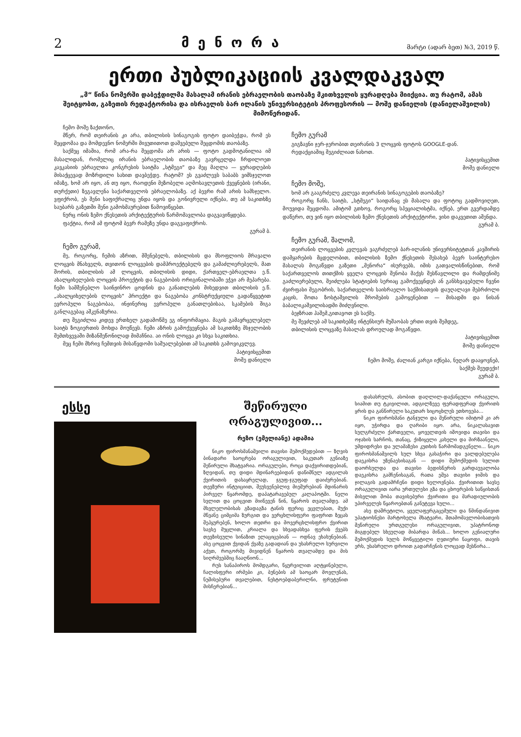2 მენორა მარტი (ადარ ბეთ) №3, 2019 წ.
ერთი პუბლიკაციის კვალდაკვალ
„მ“ წინა ნომერში დაბეჭდილმა მასალამ ირანის ებრაელობის თაობაზე მკითხველის ყურადღება მიიქცია. თუ რატომ, ამას შეიტყობთ, გაზეთის რედაქტორისა და ისრაელის ბარ ილანის უნივერსიტეტის პროფესორის — მოშე დანიელის (დანიელაშვილის) მიმოწერიდან.
ჩემო მოშე ზაქთონო,
მწერ, რომ თეირანის კი არა, თბილისის სინაგოგის ფოტო დაიბეჭდა, რომ ეს შეცდომაა და მომდევნო ნომერში მივუთითოთ დაშვებული შეცდომის თაობაზე.
საქმეც იმაშია, რომ არა-რა შეცდომა არ არის — ფოტო გადმოტანილია იმ მასალიდან, რომელიც ირანის ებრაელობის თაობაზე გავრცელდა ჩრდილოეთ კავკასიის ებრაელთა კონგრესის საიტმა „სტმეგი“ და მეც მაღლა — ყურადღების მისაქცევად მოზრდილი სახით დავბეჭდე. რატომ? ეს გვაძლევს საბაბს ვიმსჯელოთ იმაზე, ხომ არ იყო, ან თუ იყო, რაოდენი მეზობელი აღმოსავლეთის ქვეყნების (ირანი, თურქეთი) ზეგავლენა საქართველოს ებრაელობაზე. აქ ბევრი რამ არის სამსჯელო. ვფიქრობ, ეს შენი საფიქრალიც უნდა იყოს და გონივრული იქნება, თუ ამ საკითხზე საუბარს გაზეთში შენი გამოხმაურებით წამოვიწყებთ.
ნურც ონის ზემო ქნესეთის არქიტექტურის წარმომავლობა დაგვავიწყდება.
ფაქტია, რომ ამ ფოტომ ბევრ რამეზე უნდა დაგვაფიქროს.
გურამ ბ.
ჩემო გურამ,
მე, როგორც, ჩემის აზრით, მშენებელს, თბილისის და მსოფლიოს მრავალი ლოცვის მნახველს, თვითონ ლოცვების დამპროექტებელს და გამაძლიერებელს, მათ შორის, თბილისის ამ ლოცვის, თბილისის დიდი, ქართველ-ებრაელთა ე.წ. ახალციხელების ლოცვის პროექტის და ნაგებობის ორიგინალობაში ეჭვი არ მეპარება. ჩემი სამშენებლო საინჟინრო ცოდნის და განათლების მიხედვით თბილისის ე.წ. „ახალციხელების ლოცვის“ პროექტი და ნაგებობა კონსტრუქციული გადაწყვეტით ევროპული ნაგებობაა, ინჟინერიც ევროპული განათლებისაა, სკამების შიგა განლაგებაც აშკენაზურია.
თუ შეგიძლია კიდევ ერთხელ გადამოწმე ეგ ინფორმაცია. მაგის გამავრცელებელ საიტს ზოგიერთის მოხდა მოუწევს. ჩემი აზრის გამოქვეყნება ამ საკითხზე მსჯელობის შემთხვევაში მიზანშეწონილად მიმაჩნია. აი ონის ლოცვა კი სხვა საკითხია.
მეც ჩემი მხრივ ჩემთვის მისაწვდომი საშუალებებით ამ საკითხს გამოვიკვლევ.
პატივისცემით
მოშე დანიელი
ჩემო გურამ
გიგზავნი ჯერ-ჯერობით თეირანის 3 ლოცვის ფოტოს GOOGLE-დან.
რედაქციაშიც შეგიძლიათ ნახოთ.
პატივისცემით
მოშე დანიელი
ჩემო მოშე,
ხომ არ გააგრძელე კვლევა თეირანის სინაგოგების თაობაზე?
როგორც ჩანს, საიტს, „სტმეგი“ საიდანაც ეს მასალა და ფოტოც გადმოვიღეთ, მოუვიდა შეცდომა. ამიტომ გთხოვ, როგორც სპეციალისტმა, იქნებ, ერთ გვერდამდე დაწერო, თუ ვინ იყო თბილისის ზემო ქნესეთის არქიტექტორი, ვისი დაკვეთით აშენდა.
გურამ ბ.
ჩემო გურამ, შალომ,
თეირანის ლოცვების კვლევას ვაგრძელებ ბარ-ილანის უნივერსიტეტთან კავშირის დამყარების მცდელობით, თბილისის ზემო ქნესეთის შესახებ ბევრ საინტერესო მასალას მოგაწვდი გაზეთი „მენორა“ ისურვებს, იმის გათვალისწინებით, რომ საქართველოს თითქმის ყველა ლოცვის შენობა მაქვს შესწავლილი და რამდენიმე გაძლიერებული, შეიძლება სტატიების სერიაც გამოქვეყნდეს ან განსხვავებული ჩვენი ძვირფასი მეგობრის, საქართველოს საისრაელო საქმისათვის დაუღალავი მებრძოლი კაცის, შოთა ზოსტაშვილის შრომების გამოყენებით — მისადმი და ნისან ბაბალიკაშვილისადმი მიძღვნილი.
ბეჯზრათ ჰაშემ,გითავოთ ეს საქმე.
მე შევძლებ ამ საკითხებზე ინტენსიურ მუშაობას ერთი თვის შემდეგ,
თბილისის ლოცვაზე მასალას დროულად მოგაწვდი.
პატივისცემით
მოშე დანიელი
ჩემო მოშე, ძალიან კარგი იქნება, ნუღარ დააყოვნებ,
საქმეს შეუდექი!
გურამ ბ.
ესსე
შეწირული
ორაგულივით...
რეზო (ემელიანე) ადამია
ნიკო ფიროსმანაშვილი თავისი შემოქმედებით — ზღვის ბინადარი საოცრება ორაგულივით, საკუთარ გენიაზე შეწირული მხატვარია. ორაგულები, როცა დაქვირითდებიან, ზღვიდან, თუ დიდი მდინარეებიდან დაწიშნულ ადგილას ქვირითის დასაყრელად, ჯგუფ-ჯგუფად დაიძვრებიან. თევზური ინტუიციით, შეუსვენებლივ მიეშურებიან მდინარის პირველ წყარომდე, დაპატარავებულ კალაპოტში. ნელი სვლით და ცოცვით მიიწევენ წინ, წყაროს თვალამდე. ამ მსვლელობისას გზადაგზა ტანის ფერიც ეცვლებათ, მუქი მწვანე ციმციმა ზურგით და ვერცხლისფერი ფაფრით ზეცას შეჰყურებენ, ხოლო თეთრი და მოვერცხლისფრო ქვირით სავსე მუცლით, კრიალა და სხვადასხვა ფერის ქვებს თევზისეული სინაზით ელაციცებიან — ოდნავ ეხახუნებიან. ასე ცოცვით ქვიდან ქვაზე გადადიან და უსასრულო სურვილი აქვთ, როგორმე მივიდნენ წყაროს თვალამდე და მის სიღრმეებშიც ჩააღწიონ...
რუს სანაპიროს მომდგარი, წყურვილით აღტყინებული, ჩალისფერი ირმები კი, ბუნების ამ საოცარ მოვლენას, ნუშისებური თვალებით, ნესტოებდაბერილნი, ფრუტუნით მისჩერებიან...
დასასრულს, ასობით დაღლილ-დაქანცული ორაგული, სიამით თუ ტკივილით, ადგილზევე ფერადფერად ქვირითს ყრის და განწირული საკუთარ სიცოცხლეს ეთხოვება...
ნიკო ფიროსმანი ტანჯული და შეწირული იმიტომ კი არ იყო, უჭირდა და ღარიბი იყო. არა, ნიკალასავით სულგრძელი ქართველი, ყოველთვის იშოვიდა თავისი და ოჯახის სარჩოს, თანაც, ქიზიყელი კახელი და მირზაანელი, უმდიდრესი და ულამაზესი კუთხის წარმომადგენელი... ნიკო ფიროსმანაშვილს სულ სხვა გასაჭირი და ვალდებულება დაეკისრა უზენაესისაგან — დიდი შემოქმედის სულით დაორსულდა და თავისი ბედისწერის გარდაუვალობა დაეკისრა გამჩენისაგან, რათა ეშვა თავისი ჯიშის და ჯილაგის გადამრჩენი დიდი ხელოვნება. ქვირითით სავსე ორაგულივით იარა ურთულესი გზა და ცხოვრების საწყისთან მისვლით შობა თავისებური ქვირითი და მარადიულობის უპირველეს წყაროებთან განუტევა სული...
ასე დაშრეტილი, ყველაფერგაცემული და წმინდანივით უპატიოსნესი მარტოხელა მხატვარი, შთამომავლობისათვის შეწირული ურთგულესი ორაგულივით, უპატრონოდ მიგდებულ სხეულად მიბარდა მიწას... ხოლო გენიალური შემოქმედის სულს მოწყვეტილი ღვთიური ნაყოფი, თავის ერს, უსასრულო დროით გადარჩენის ლოცვად შესწირა...